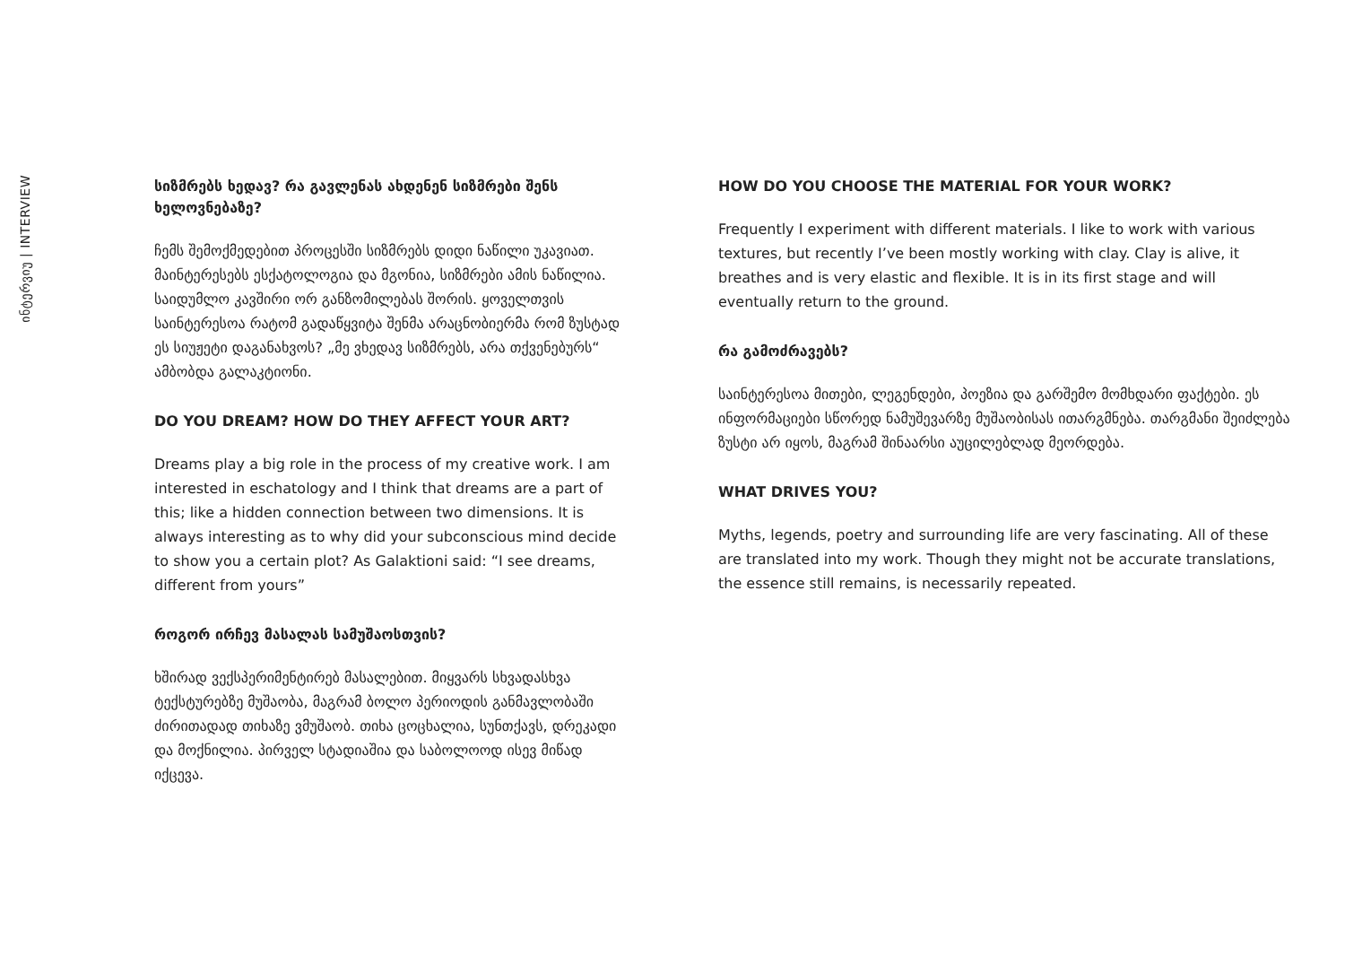ინტერვიუ | INTERVIEW
სიზმრებს ხედავ? რა გავლენას ახდენენ სიზმრები შენს ხელოვნებაზე?
ჩემს შემოქმედებით პროცესში სიზმრებს დიდი ნაწილი უკავიათ. მაინტერესებს ესქატოლოგია და მგონია, სიზმრები ამის ნაწილია. საიდუმლო კავშირი ორ განზომილებას შორის. ყოველთვის საინტერესოა რატომ გადაწყვიტა შენმა არაცნობიერმა რომ ზუსტად ეს სიუჟეტი დაგანახვოს? „მე ვხედავ სიზმრებს, არა თქვენებურს“ ამბობდა გალაკტიონი.
DO YOU DREAM? HOW DO THEY AFFECT YOUR ART?
Dreams play a big role in the process of my creative work. I am interested in eschatology and I think that dreams are a part of this; like a hidden connection between two dimensions. It is always interesting as to why did your subconscious mind decide to show you a certain plot? As Galaktioni said: “I see dreams, different from yours”
როგორ ირჩევ მასალას სამუშაოსთვის?
ხშირად ვექსპერიმენტირებ მასალებით. მიყვარს სხვადასხვა ტექსტურებზე მუშაობა, მაგრამ ბოლო პერიოდის განმავლობაში ძირითადად თიხაზე ვმუშაობ. თიხა ცოცხალია, სუნთქავს, დრეკადი და მოქნილია. პირველ სტადიაშია და საბოლოოდ ისევ მიწად იქცევა.
HOW DO YOU CHOOSE THE MATERIAL FOR YOUR WORK?
Frequently I experiment with different materials. I like to work with various textures, but recently I’ve been mostly working with clay. Clay is alive, it breathes and is very elastic and flexible. It is in its first stage and will eventually return to the ground.
რა გამოძრავებს?
საინტერესოა მითები, ლეგენდები, პოეზია და გარშემო მომხდარი ფაქტები. ეს ინფორმაციები სწორედ ნამუშევარზე მუშაობისას ითარგმნება. თარგმანი შეიძლება ზუსტი არ იყოს, მაგრამ შინაარსი აუცილებლად მეორდება.
WHAT DRIVES YOU?
Myths, legends, poetry and surrounding life are very fascinating. All of these are translated into my work. Though they might not be accurate translations, the essence still remains, is necessarily repeated.